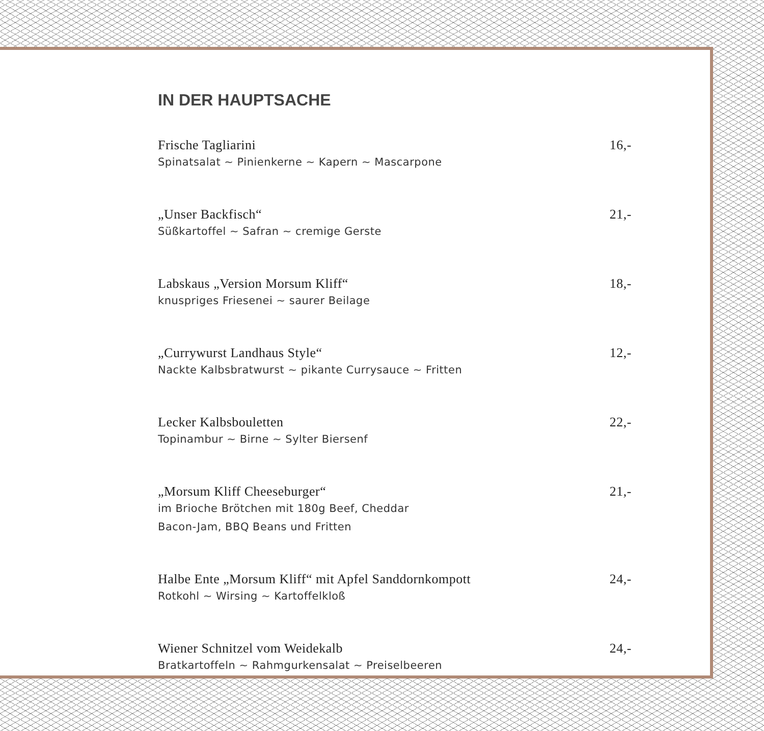IN DER HAUPTSACHE
Frische Tagliarini 16,-
Spinatsalat ~ Pinienkerne ~ Kapern ~ Mascarpone
„Unser Backfisch“21,-
Süßkartoffel ~ Safran ~ cremige Gerste
Labskaus „Version Morsum Kliff“18,-
knuspriges Friesenei ~ saurer Beilage
„Currywurst Landhaus Style“12,-
Nackte Kalbsbratwurst ~ pikante Currysauce ~ Fritten
Lecker Kalbsbouletten 22,-
Topinambur ~ Birne ~ Sylter Biersenf
„Morsum Kliff Cheeseburger“21,-
im Brioche Brötchen mit 180g Beef, Cheddar
Bacon-Jam, BBQ Beans und Fritten
Halbe Ente „Morsum Kliff“ mit Apfel Sanddornkompott 24,-
Rotkohl ~ Wirsing ~ Kartoffelkloß
Wiener Schnitzel vom Weidekalb 24,-
Bratkartoffeln ~ Rahmgurkensalat ~ Preiselbeeren